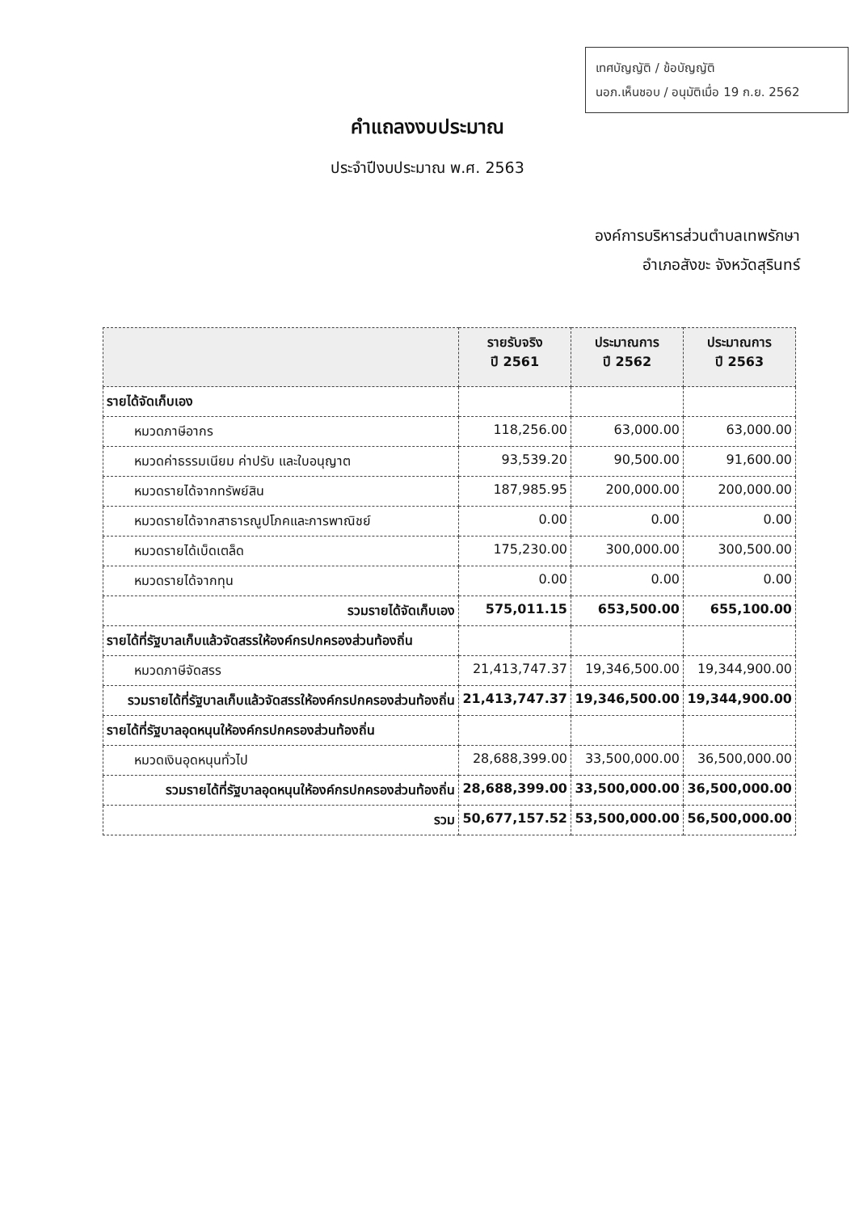เทศบัญญัติ / ข้อบัญญัติ
นอภ.เห็นชอบ / อนุมัติเมื่อ 19 ก.ย. 2562
คำแถลงงบประมาณ
ประจำปีงบประมาณ พ.ศ. 2563
องค์การบริหารส่วนตำบลเทพรักษา
อำเภอสังขะ จังหวัดสุรินทร์
| | รายรับจริง ปี 2561 | ประมาณการ ปี 2562 | ประมาณการ ปี 2563 |
| --- | --- | --- | --- |
| รายได้จัดเก็บเอง | | | |
| หมวดภาษีอากร | 118,256.00 | 63,000.00 | 63,000.00 |
| หมวดค่าธรรมเนียม ค่าปรับ และใบอนุญาต | 93,539.20 | 90,500.00 | 91,600.00 |
| หมวดรายได้จากทรัพย์สิน | 187,985.95 | 200,000.00 | 200,000.00 |
| หมวดรายได้จากสาธารณูปโภคและการพาณิชย์ | 0.00 | 0.00 | 0.00 |
| หมวดรายได้เบ็ดเตล็ด | 175,230.00 | 300,000.00 | 300,500.00 |
| หมวดรายได้จากทุน | 0.00 | 0.00 | 0.00 |
| รวมรายได้จัดเก็บเอง | 575,011.15 | 653,500.00 | 655,100.00 |
| รายได้ที่รัฐบาลเก็บแล้วจัดสรรให้องค์กรปกครองส่วนท้องถิ่น | | | |
| หมวดภาษีจัดสรร | 21,413,747.37 | 19,346,500.00 | 19,344,900.00 |
| รวมรายได้ที่รัฐบาลเก็บแล้วจัดสรรให้องค์กรปกครองส่วนท้องถิ่น | 21,413,747.37 | 19,346,500.00 | 19,344,900.00 |
| รายได้ที่รัฐบาลอุดหนุนให้องค์กรปกครองส่วนท้องถิ่น | | | |
| หมวดเงินอุดหนุนทั่วไป | 28,688,399.00 | 33,500,000.00 | 36,500,000.00 |
| รวมรายได้ที่รัฐบาลอุดหนุนให้องค์กรปกครองส่วนท้องถิ่น | 28,688,399.00 | 33,500,000.00 | 36,500,000.00 |
| รวม | 50,677,157.52 | 53,500,000.00 | 56,500,000.00 |